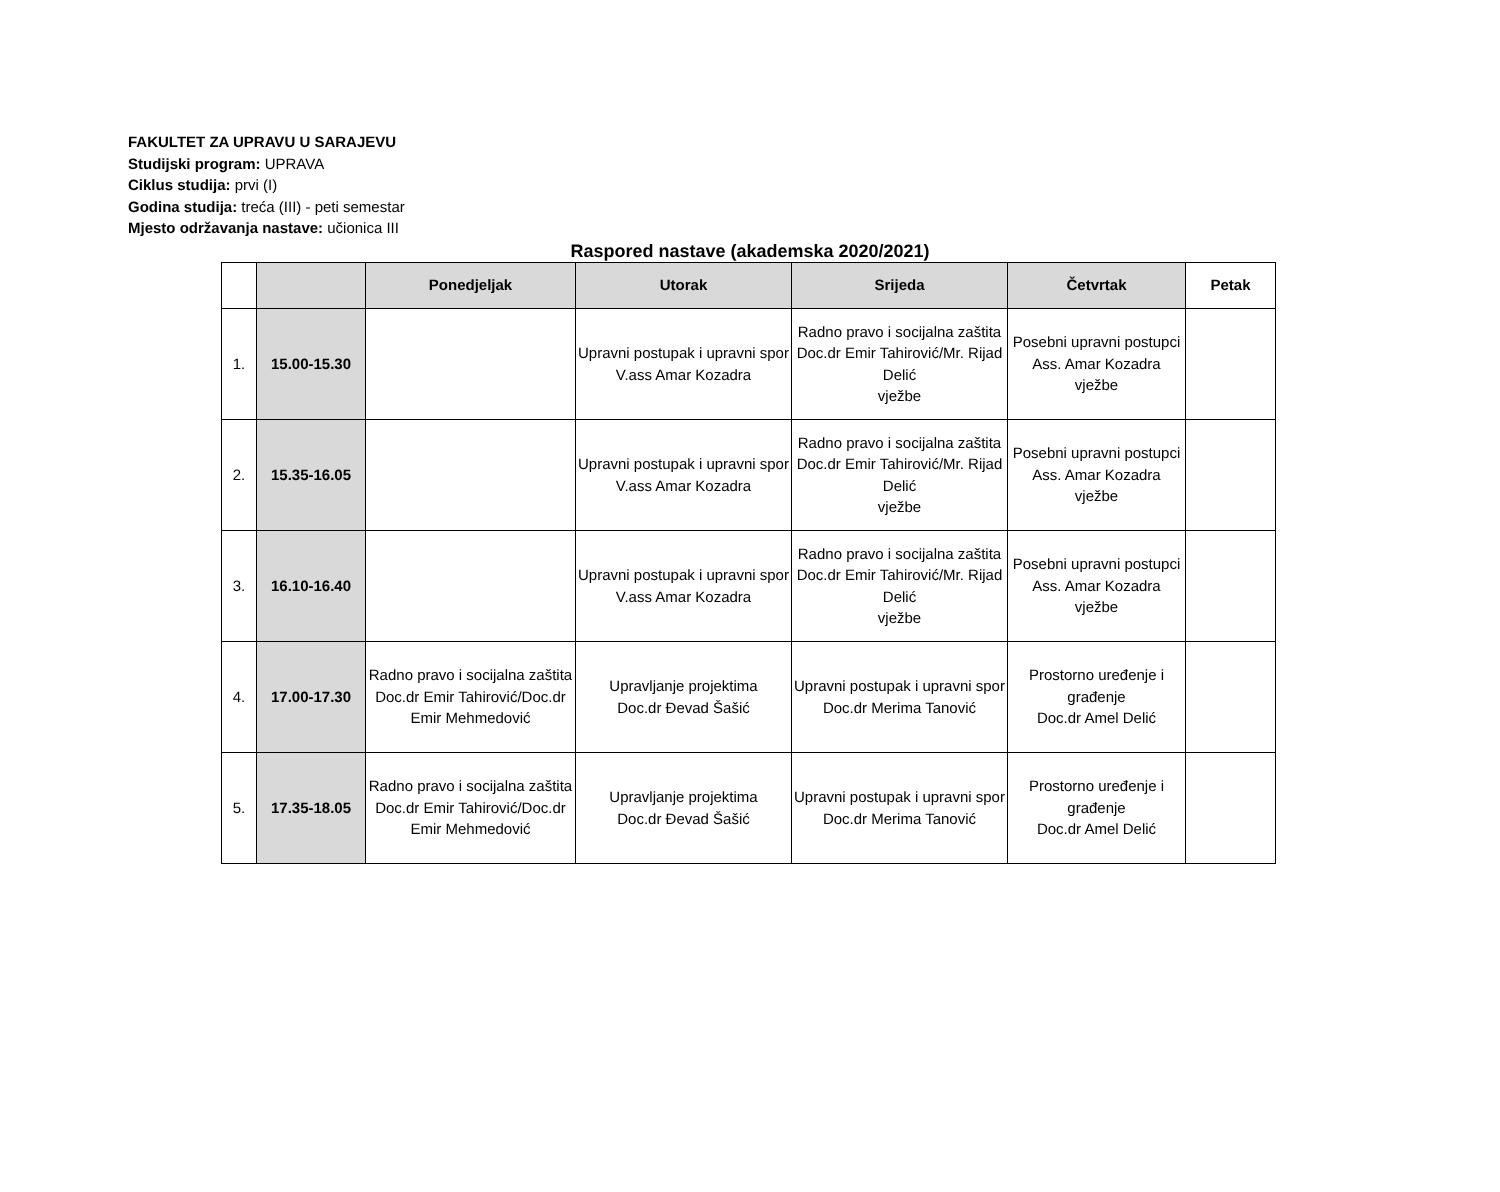FAKULTET ZA UPRAVU U SARAJEVU
Studijski program: UPRAVA
Ciklus studija: prvi (I)
Godina studija: treća (III) - peti semestar
Mjesto održavanja nastave: učionica III
Raspored nastave (akademska 2020/2021)
| | | Ponedjeljak | Utorak | Srijeda | Četvrtak | Petak |
| --- | --- | --- | --- | --- | --- | --- |
| 1. | 15.00-15.30 | | Upravni postupak i upravni spor V.ass Amar Kozadra | Radno pravo i socijalna zaštita Doc.dr Emir Tahirović/Mr. Rijad Delić vježbe | Posebni upravni postupci Ass. Amar Kozadra vježbe | |
| 2. | 15.35-16.05 | | Upravni postupak i upravni spor V.ass Amar Kozadra | Radno pravo i socijalna zaštita Doc.dr Emir Tahirović/Mr. Rijad Delić vježbe | Posebni upravni postupci Ass. Amar Kozadra vježbe | |
| 3. | 16.10-16.40 | | Upravni postupak i upravni spor V.ass Amar Kozadra | Radno pravo i socijalna zaštita Doc.dr Emir Tahirović/Mr. Rijad Delić vježbe | Posebni upravni postupci Ass. Amar Kozadra vježbe | |
| 4. | 17.00-17.30 | Radno pravo i socijalna zaštita Doc.dr Emir Tahirović/Doc.dr Emir Mehmedović | Upravljanje projektima Doc.dr Đevad Šašić | Upravni postupak i upravni spor Doc.dr Merima Tanović | Prostorno uređenje i građenje Doc.dr Amel Delić | |
| 5. | 17.35-18.05 | Radno pravo i socijalna zaštita Doc.dr Emir Tahirović/Doc.dr Emir Mehmedović | Upravljanje projektima Doc.dr Đevad Šašić | Upravni postupak i upravni spor Doc.dr Merima Tanović | Prostorno uređenje i građenje Doc.dr Amel Delić | |